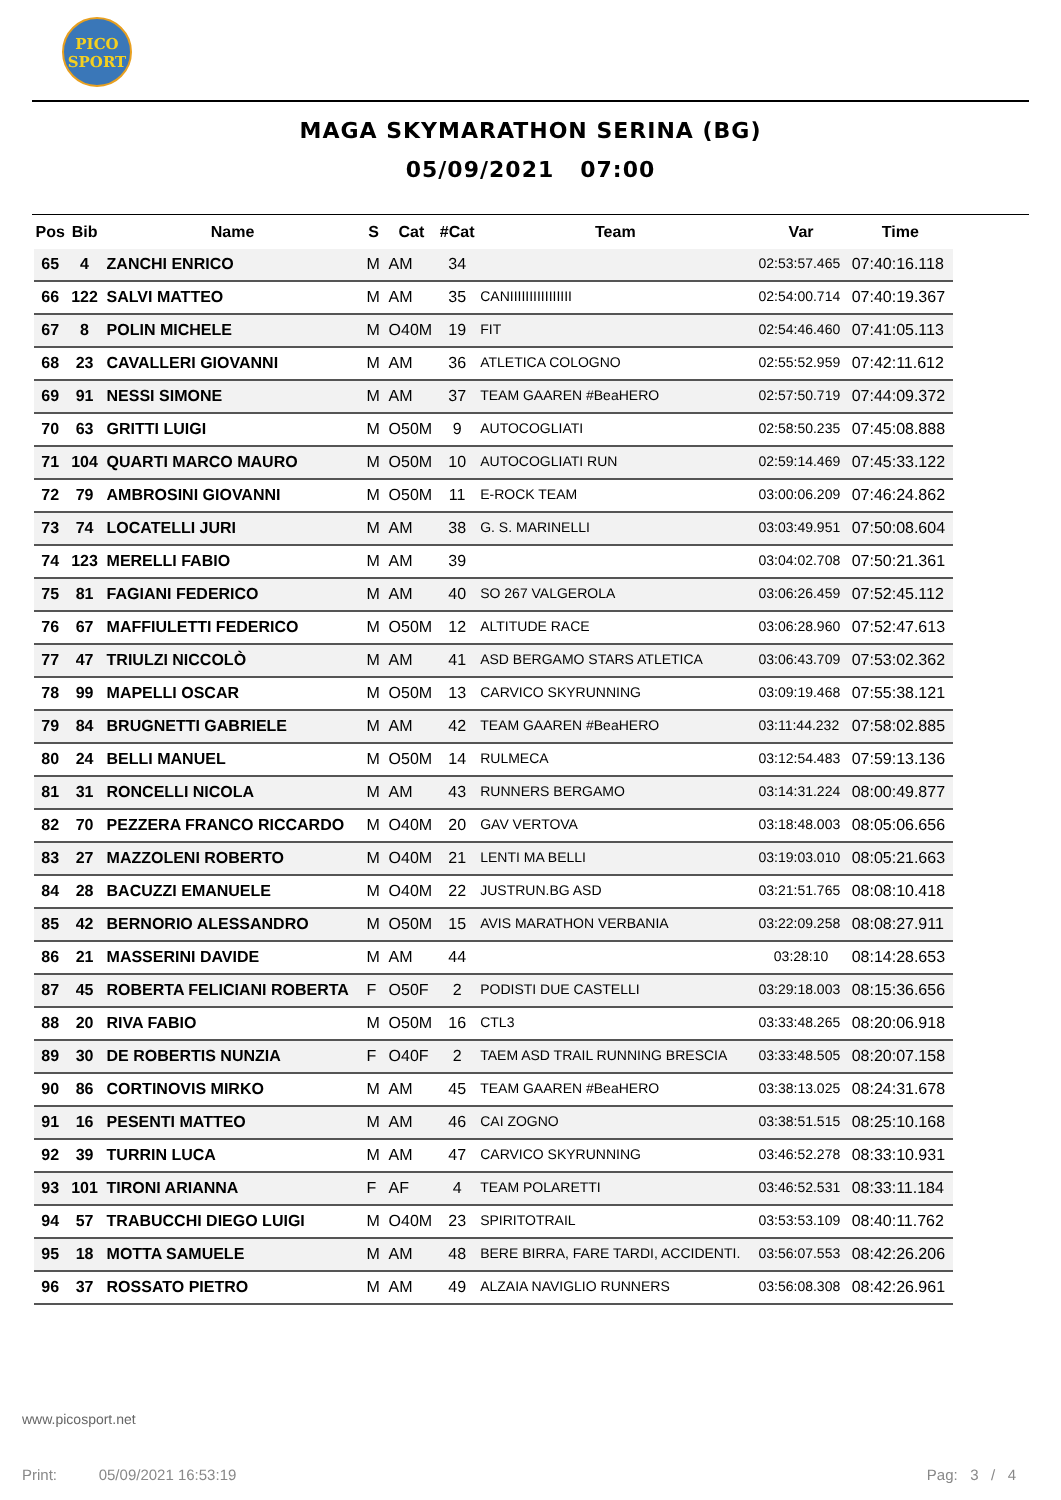PICO
SPORT
MAGA SKYMARATHON SERINA (BG)
05/09/2021 07:00
| Pos | Bib | Name | S | Cat | #Cat | Team | Var | Time |
| --- | --- | --- | --- | --- | --- | --- | --- | --- |
| 65 | 4 | ZANCHI ENRICO | M | AM | 34 | | 02:53:57.465 | 07:40:16.118 |
| 66 | 122 | SALVI MATTEO | M | AM | 35 | CANIIIIIIIIIIIIIIII | 02:54:00.714 | 07:40:19.367 |
| 67 | 8 | POLIN MICHELE | M | O40M | 19 | FIT | 02:54:46.460 | 07:41:05.113 |
| 68 | 23 | CAVALLERI GIOVANNI | M | AM | 36 | ATLETICA COLOGNO | 02:55:52.959 | 07:42:11.612 |
| 69 | 91 | NESSI SIMONE | M | AM | 37 | TEAM GAAREN #BeaHERO | 02:57:50.719 | 07:44:09.372 |
| 70 | 63 | GRITTI LUIGI | M | O50M | 9 | AUTOCOGLIATI | 02:58:50.235 | 07:45:08.888 |
| 71 | 104 | QUARTI MARCO MAURO | M | O50M | 10 | AUTOCOGLIATI RUN | 02:59:14.469 | 07:45:33.122 |
| 72 | 79 | AMBROSINI GIOVANNI | M | O50M | 11 | E-ROCK TEAM | 03:00:06.209 | 07:46:24.862 |
| 73 | 74 | LOCATELLI JURI | M | AM | 38 | G. S. MARINELLI | 03:03:49.951 | 07:50:08.604 |
| 74 | 123 | MERELLI FABIO | M | AM | 39 | | 03:04:02.708 | 07:50:21.361 |
| 75 | 81 | FAGIANI FEDERICO | M | AM | 40 | SO 267 VALGEROLA | 03:06:26.459 | 07:52:45.112 |
| 76 | 67 | MAFFIULETTI FEDERICO | M | O50M | 12 | ALTITUDE RACE | 03:06:28.960 | 07:52:47.613 |
| 77 | 47 | TRIULZI NICCOLÒ | M | AM | 41 | ASD BERGAMO STARS ATLETICA | 03:06:43.709 | 07:53:02.362 |
| 78 | 99 | MAPELLI OSCAR | M | O50M | 13 | CARVICO SKYRUNNING | 03:09:19.468 | 07:55:38.121 |
| 79 | 84 | BRUGNETTI GABRIELE | M | AM | 42 | TEAM GAAREN #BeaHERO | 03:11:44.232 | 07:58:02.885 |
| 80 | 24 | BELLI MANUEL | M | O50M | 14 | RULMECA | 03:12:54.483 | 07:59:13.136 |
| 81 | 31 | RONCELLI NICOLA | M | AM | 43 | RUNNERS BERGAMO | 03:14:31.224 | 08:00:49.877 |
| 82 | 70 | PEZZERA FRANCO RICCARDO | M | O40M | 20 | GAV VERTOVA | 03:18:48.003 | 08:05:06.656 |
| 83 | 27 | MAZZOLENI ROBERTO | M | O40M | 21 | LENTI MA BELLI | 03:19:03.010 | 08:05:21.663 |
| 84 | 28 | BACUZZI EMANUELE | M | O40M | 22 | JUSTRUN.BG ASD | 03:21:51.765 | 08:08:10.418 |
| 85 | 42 | BERNORIO ALESSANDRO | M | O50M | 15 | AVIS MARATHON VERBANIA | 03:22:09.258 | 08:08:27.911 |
| 86 | 21 | MASSERINI DAVIDE | M | AM | 44 | | 03:28:10 | 08:14:28.653 |
| 87 | 45 | ROBERTA FELICIANI ROBERTA | F | O50F | 2 | PODISTI DUE CASTELLI | 03:29:18.003 | 08:15:36.656 |
| 88 | 20 | RIVA FABIO | M | O50M | 16 | CTL3 | 03:33:48.265 | 08:20:06.918 |
| 89 | 30 | DE ROBERTIS NUNZIA | F | O40F | 2 | TAEM ASD TRAIL RUNNING BRESCIA | 03:33:48.505 | 08:20:07.158 |
| 90 | 86 | CORTINOVIS MIRKO | M | AM | 45 | TEAM GAAREN #BeaHERO | 03:38:13.025 | 08:24:31.678 |
| 91 | 16 | PESENTI MATTEO | M | AM | 46 | CAI ZOGNO | 03:38:51.515 | 08:25:10.168 |
| 92 | 39 | TURRIN LUCA | M | AM | 47 | CARVICO SKYRUNNING | 03:46:52.278 | 08:33:10.931 |
| 93 | 101 | TIRONI ARIANNA | F | AF | 4 | TEAM POLARETTI | 03:46:52.531 | 08:33:11.184 |
| 94 | 57 | TRABUCCHI DIEGO LUIGI | M | O40M | 23 | SPIRITOTRAIL | 03:53:53.109 | 08:40:11.762 |
| 95 | 18 | MOTTA SAMUELE | M | AM | 48 | BERE BIRRA, FARE TARDI, ACCIDENTI. | 03:56:07.553 | 08:42:26.206 |
| 96 | 37 | ROSSATO PIETRO | M | AM | 49 | ALZAIA NAVIGLIO RUNNERS | 03:56:08.308 | 08:42:26.961 |
www.picosport.net
Print: 05/09/2021 16:53:19
Pag: 3 / 4